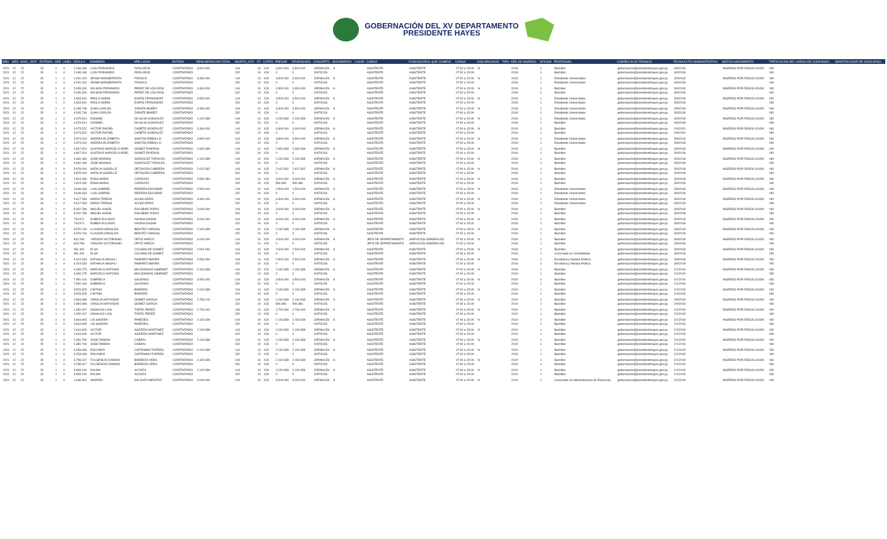GOBERNACIÓN DEL XV DEPARTAMENTO
PRESIDENTE HAYES
| AÑO | MES | NIVEL_ENTI | ENTIDAD | OEE | LINEA | CEDULA | NOMBRES | APELLIDOS | ESTADO | REMUNERACION TOTAL | OBJETO_GTO | F.F. | CATEG | PRESUP | DEVENGADO | CONCEPTO | MOVIMIENTO | LUGAR | CARGO | FUNCION REAL QUE CUMPLE | CARGA | DISCAPACIDAD | TIPO | AÑO DE INGRESO | OFICINA | PROFESION | CORREO ELECTRONICO | FECHA ACTO ADMINISTRATIVO | MOTIVO MOVIMIENTO | TIPIFICACION DEL CARGO DE CONFIANZA | IDENTIFICADOR DE CONCURSO |
| --- | --- | --- | --- | --- | --- | --- | --- | --- | --- | --- | --- | --- | --- | --- | --- | --- | --- | --- | --- | --- | --- | --- | --- | --- | --- | --- | --- | --- | --- | --- | --- |
| 2021 | 12 | 22 | 15 | 1 | 0 | 2.048.186 | LUIS FERNANDO | RIOS ARCE | CONTRATADO | 3.810.000 | 144 | 10 | XJ3 | 3.810.000 | 3.810.000 | JORNALES | A | | ASISTENTE | ASISTENTE | 07:00 a 15:00 | N | | 2018 | 1 | Bachiller | gobernacion@presidentehayes.gov.py | 3/9/2018 | INGRESO POR RESOLUCION | NO | |
| 2021 | 12 | 22 | 15 | 1 | 0 | 2.048.186 | LUIS FERNANDO | RIOS ARCE | CONTRATADO | | 232 | 10 | XJ3 | 0 | 0 | VIATICOS | | | ASISTENTE | ASISTENTE | 07:00 a 15:00 | | | 2018 | 1 | Bachiller | gobernacion@presidentehayes.gov.py | 3/9/2018 | | NO | |
| 2021 | 12 | 22 | 15 | 1 | 0 | 4.291.424 | ARAMI MONSERRATH | FRANCO | CONTRATADO | 3.300.000 | 144 | 10 | XJ3 | 3.300.000 | 3.300.000 | JORNALES | A | | ASISTENTE | ASISTENTE | 07:00 a 15:00 | N | | 2018 | 1 | Estudiante Universitario | gobernacion@presidentehayes.gov.py | 3/9/2018 | INGRESO POR RESOLUCION | NO | |
| 2021 | 12 | 22 | 15 | 1 | 0 | 4.291.424 | ARAMI MONSERRATH | FRANCO | CONTRATADO | | 232 | 10 | XJ3 | 0 | 0 | VIATICOS | | | ASISTENTE | ASISTENTE | 07:00 a 15:00 | | | 2018 | 1 | Estudiante Universitario | gobernacion@presidentehayes.gov.py | 3/9/2018 | | NO | |
| 2021 | 12 | 22 | 15 | 1 | 0 | 5.035.326 | WILSON FERNANDO | PEREZ DE LOS RIOS | CONTRATADO | 3.300.000 | 144 | 10 | XJ3 | 3.300.000 | 3.300.000 | JORNALES | A | | ASISTENTE | ASISTENTE | 07:00 a 15:00 | N | | 2018 | 1 | Bachiller | gobernacion@presidentehayes.gov.py | 3/9/2018 | INGRESO POR RESOLUCION | NO | |
| 2021 | 12 | 22 | 15 | 1 | 0 | 5.035.326 | WILSON FERNANDO | PEREZ DE LOS RIOS | CONTRATADO | | 232 | 10 | XJ3 | 0 | 0 | VIATICOS | | | ASISTENTE | ASISTENTE | 07:00 a 15:00 | | | 2018 | 1 | Bachiller | gobernacion@presidentehayes.gov.py | 3/9/2018 | | NO | |
| 2021 | 12 | 22 | 15 | 1 | 0 | 4.933.941 | PAOLA NOEMI | EVERS FERNANDEZ | CONTRATADO | 3.500.000 | 144 | 10 | XJ3 | 3.500.000 | 3.500.000 | JORNALES | A | | ASISTENTE | ASISTENTE | 07:00 a 15:00 | N | | 2018 | 1 | Estudiante Universitario | gobernacion@presidentehayes.gov.py | 3/9/2018 | INGRESO POR RESOLUCION | NO | |
| 2021 | 12 | 22 | 15 | 1 | 0 | 4.933.941 | PAOLA NOEMI | EVERS FERNANDEZ | CONTRATADO | | 232 | 10 | XJ3 | 0 | 0 | VIATICOS | | | ASISTENTE | ASISTENTE | 07:00 a 15:00 | | | 2018 | 1 | Estudiante Universitario | gobernacion@presidentehayes.gov.py | 3/9/2018 | | NO | |
| 2021 | 12 | 22 | 15 | 1 | 0 | 6.265.746 | JUAN CARLOS | ZARATE IBAÑEZ | CONTRATADO | 3.300.000 | 144 | 10 | XJ3 | 3.300.000 | 3.300.000 | JORNALES | A | | ASISTENTE | ASISTENTE | 07:00 a 15:00 | N | | 2018 | 1 | Estudiante Universitario | gobernacion@presidentehayes.gov.py | 3/9/2018 | INGRESO POR RESOLUCION | NO | |
| 2021 | 12 | 22 | 15 | 1 | 0 | 6.265.746 | JUAN CARLOS | ZARATE IBAÑEZ | CONTRATADO | | 232 | 10 | XJ3 | 0 | 0 | VIATICOS | | | ASISTENTE | ASISTENTE | 07:00 a 15:00 | | | 2018 | 1 | Estudiante Universitario | gobernacion@presidentehayes.gov.py | 3/9/2018 | | NO | |
| 2021 | 12 | 22 | 15 | 1 | 0 | 4.679.514 | DIOSNEL | DA SILVA GONZALEZ | CONTRATADO | 2.192.839 | 144 | 10 | XJ3 | 2.192.839 | 2.192.839 | JORNALES | A | | ASISTENTE | ASISTENTE | 07:00 a 15:00 | N | | 2018 | 1 | Estudiante Universitario | gobernacion@presidentehayes.gov.py | 3/9/2018 | INGRESO POR RESOLUCION | NO | |
| 2021 | 12 | 22 | 15 | 1 | 0 | 4.679.514 | DIOSNEL | DA SILVA GONZALEZ | CONTRATADO | | 232 | 10 | XJ3 | 0 | 0 | VIATICOS | | | ASISTENTE | ASISTENTE | 07:00 a 15:00 | | | 2018 | 1 | Bachiller | gobernacion@presidentehayes.gov.py | 3/9/2018 | | NO | |
| 2021 | 12 | 22 | 15 | 1 | 0 | 5.073.522 | VICTOR RAFAEL | CAÑETE GONZALEZ | CONTRATADO | 3.300.000 | 144 | 10 | XJ3 | 3.300.000 | 3.300.000 | JORNALES | A | | ASISTENTE | ASISTENTE | 07:00 a 15:00 | N | | 2019 | 1 | Bachiller | gobernacion@presidentehayes.gov.py | 2/9/2020 | INGRESO POR RESOLUCION | NO | |
| 2021 | 12 | 22 | 15 | 1 | 0 | 5.073.522 | VICTOR RAFAEL | CAÑETE GONZALEZ | CONTRATADO | | 232 | 10 | XJ3 | 0 | 0 | VIATICOS | | | ASISTENTE | ASISTENTE | 07:00 a 15:00 | | | 2019 | 1 | Bachiller | gobernacion@presidentehayes.gov.py | 2/9/2020 | | NO | |
| 2021 | 12 | 22 | 15 | 1 | 0 | 4.974.024 | ANDREA ELIZABETH | SANTOS REBOLLO | CONTRATADO | 3.800.000 | 144 | 10 | XJ3 | 3.800.000 | 3.800.000 | JORNALES | A | | ASISTENTE | ASISTENTE | 07:00 a 15:00 | N | | 2018 | 1 | Estudiante Universitario | gobernacion@presidentehayes.gov.py | 3/9/2018 | INGRESO POR RESOLUCION | NO | |
| 2021 | 12 | 22 | 15 | 1 | 0 | 4.974.024 | ANDREA ELIZABETH | SANTOS REBOLLO | CONTRATADO | | 232 | 10 | XJ3 | 0 | 0 | VIATICOS | | | ASISTENTE | ASISTENTE | 07:00 a 15:00 | | | 2018 | 1 | Estudiante Universitario | gobernacion@presidentehayes.gov.py | 3/9/2018 | | NO | |
| 2021 | 12 | 22 | 15 | 1 | 0 | 4.807.624 | GUSTAVO MARCELO ARIEL | GOMEZ RIVEROS | CONTRATADO | 2.692.839 | 144 | 10 | XJ3 | 2.692.839 | 2.692.839 | JORNALES | A | | ASISTENTE | ASISTENTE | 07:00 a 15:00 | N | | 2018 | 1 | Bachiller | gobernacion@presidentehayes.gov.py | 3/9/2018 | INGRESO POR RESOLUCION | NO | |
| 2021 | 12 | 22 | 15 | 1 | 0 | 4.807.624 | GUSTAVO MARCELO ARIEL | GOMEZ RIVEROS | CONTRATADO | | 232 | 10 | XJ3 | 0 | 0 | VIATICOS | | | ASISTENTE | ASISTENTE | 07:00 a 15:00 | | | 2018 | 1 | Bachiller | gobernacion@presidentehayes.gov.py | 3/9/2018 | | NO | |
| 2021 | 12 | 22 | 15 | 1 | 0 | 4.660.180 | JOSE MAGNOL | GONZALEZ TORALES | CONTRATADO | 2.192.839 | 144 | 10 | XJ3 | 2.192.839 | 2.192.839 | JORNALES | A | | ASISTENTE | ASISTENTE | 07:00 a 15:00 | N | | 2018 | 1 | Bachiller | gobernacion@presidentehayes.gov.py | 3/9/2018 | INGRESO POR RESOLUCION | NO | |
| 2021 | 12 | 22 | 15 | 1 | 0 | 4.660.180 | JOSE MAGNOL | GONZALEZ TORALES | CONTRATADO | | 232 | 10 | XJ3 | 0 | 0 | VIATICOS | | | ASISTENTE | ASISTENTE | 07:00 a 15:00 | | | 2018 | 1 | Bachiller | gobernacion@presidentehayes.gov.py | 3/9/2018 | | NO | |
| 2021 | 12 | 22 | 15 | 1 | 0 | 5.878.000 | NATALIA GISSELLE | ORTIGOZA CABRERA | CONTRATADO | 2.612.562 | 144 | 10 | XJ3 | 2.612.562 | 2.612.562 | JORNALES | A | | ASISTENTE | ASISTENTE | 07:00 a 15:00 | N | | 2018 | 1 | Bachiller | gobernacion@presidentehayes.gov.py | 3/9/2018 | INGRESO POR RESOLUCION | NO | |
| 2021 | 12 | 22 | 15 | 1 | 0 | 5.878.000 | NATALIA GISSELLE | ORTIGOZA CABRERA | CONTRATADO | | 232 | 10 | XJ3 | 0 | 0 | VIATICOS | | | ASISTENTE | ASISTENTE | 07:00 a 15:00 | | | 2018 | 1 | Bachiller | gobernacion@presidentehayes.gov.py | 3/9/2018 | | NO | |
| 2021 | 12 | 22 | 15 | 1 | 0 | 2.813.180 | ROSA MARIA | CARDOZO | CONTRATADO | 3.590.380 | 144 | 10 | XJ3 | 3.000.000 | 3.000.000 | JORNALES | A | | ASISTENTE | ASISTENTE | 07:00 a 15:00 | N | | 2018 | 1 | Bachiller | gobernacion@presidentehayes.gov.py | 3/9/2018 | INGRESO POR RESOLUCION | NO | |
| 2021 | 12 | 22 | 15 | 1 | 0 | 2.813.180 | ROSA MARIA | CARDOZO | CONTRATADO | | 232 | 10 | XJ3 | 590.380 | 590.380 | VIATICOS | | | ASISTENTE | ASISTENTE | 07:00 a 15:00 | | | 2018 | 1 | Bachiller | gobernacion@presidentehayes.gov.py | 3/9/2018 | | NO | |
| 2021 | 12 | 22 | 15 | 1 | 0 | 3.648.333 | LUIS GABRIEL | PEREIRA ESCOBAR | CONTRATADO | 2.500.000 | 144 | 10 | XJ3 | 2.500.000 | 2.500.000 | JORNALES | A | | ASISTENTE | ASISTENTE | 07:00 a 15:00 | N | | 2018 | 1 | Estudiante Universitario | gobernacion@presidentehayes.gov.py | 3/9/2018 | INGRESO POR RESOLUCION | NO | |
| 2021 | 12 | 22 | 15 | 1 | 0 | 3.648.333 | LUIS GABRIEL | PEREIRA ESCOBAR | CONTRATADO | | 232 | 10 | XJ3 | 0 | 0 | VIATICOS | | | ASISTENTE | ASISTENTE | 07:00 a 15:00 | | | 2018 | 1 | Estudiante Universitario | gobernacion@presidentehayes.gov.py | 3/9/2018 | | NO | |
| 2021 | 12 | 22 | 15 | 1 | 0 | 5.617.533 | MARIA TERESA | ACHUCARRO | CONTRATADO | 3.300.000 | 144 | 10 | XJ3 | 3.300.000 | 3.300.000 | JORNALES | A | | ASISTENTE | ASISTENTE | 07:00 a 15:00 | N | | 2018 | 1 | Estudiante Universitario | gobernacion@presidentehayes.gov.py | 3/9/2018 | INGRESO POR RESOLUCION | NO | |
| 2021 | 12 | 22 | 15 | 1 | 0 | 5.617.533 | MARIA TERESA | ACHUCARRO | CONTRATADO | | 232 | 10 | XJ3 | 0 | 0 | VIATICOS | | | ASISTENTE | ASISTENTE | 07:00 a 15:00 | | | 2018 | 1 | Estudiante Universitario | gobernacion@presidentehayes.gov.py | 3/9/2018 | | NO | |
| 2021 | 12 | 22 | 15 | 1 | 0 | 8.402.786 | MIGUEL ANGEL | ESCOBAR ZORIO | CONTRATADO | 3.000.000 | 144 | 10 | XJ3 | 3.000.000 | 3.000.000 | JORNALES | A | | ASISTENTE | ASISTENTE | 07:00 a 15:00 | N | | 2018 | 1 | Bachiller | gobernacion@presidentehayes.gov.py | 3/9/2018 | INGRESO POR RESOLUCION | NO | |
| 2021 | 12 | 22 | 15 | 1 | 0 | 8.402.786 | MIGUEL ANGEL | ESCOBAR ZORIO | CONTRATADO | | 232 | 10 | XJ3 | 0 | 0 | VIATICOS | | | ASISTENTE | ASISTENTE | 07:00 a 15:00 | | | 2018 | 1 | Bachiller | gobernacion@presidentehayes.gov.py | 3/9/2018 | | NO | |
| 2021 | 12 | 22 | 15 | 1 | 0 | 744.571 | RUBEN EULOGIO | GAONA GAONA | CONTRATADO | 3.000.000 | 144 | 10 | XJ3 | 3.000.000 | 3.000.000 | JORNALES | A | | ASISTENTE | ASISTENTE | 07:00 a 15:00 | N | | 2018 | 1 | Bachiller | gobernacion@presidentehayes.gov.py | 3/9/2018 | INGRESO POR RESOLUCION | NO | |
| 2021 | 12 | 22 | 15 | 1 | 0 | 744.571 | RUBEN EULOGIO | GAONA GAONA | CONTRATADO | | 232 | 10 | XJ3 | 0 | 0 | VIATICOS | | | ASISTENTE | ASISTENTE | 07:00 a 15:00 | | | 2018 | 1 | Bachiller | gobernacion@presidentehayes.gov.py | 3/9/2018 | | NO | |
| 2021 | 12 | 22 | 15 | 1 | 0 | 6.576.740 | CLAUDIO ARNALDO | BENITEZ VARGAS | CONTRATADO | 2.192.839 | 144 | 10 | XJ3 | 2.192.839 | 2.192.839 | JORNALES | A | | ASISTENTE | ASISTENTE | 07:00 a 15:00 | N | | 2018 | 1 | Bachiller | gobernacion@presidentehayes.gov.py | 3/9/2018 | INGRESO POR RESOLUCION | NO | |
| 2021 | 12 | 22 | 15 | 1 | 0 | 6.576.740 | CLAUDIO ARNALDO | BENITEZ VARGAS | CONTRATADO | | 232 | 10 | XJ3 | 0 | 0 | VIATICOS | | | ASISTENTE | ASISTENTE | 07:00 a 15:00 | | | 2018 | 1 | Bachiller | gobernacion@presidentehayes.gov.py | 3/9/2018 | | NO | |
| 2021 | 12 | 22 | 15 | 1 | 0 | 823.784 | YARSON VICTORIANO | ORTIZ ARECO | CONTRATADO | 4.000.000 | 144 | 10 | XJ3 | 4.000.000 | 4.000.000 | JORNALES | A | | JEFE DE DEPARTAMENTO | SERVICIOS GENERALES | 07:00 a 15:00 | N | | 2018 | 1 | Bachiller | gobernacion@presidentehayes.gov.py | 3/9/2018 | INGRESO POR RESOLUCION | NO | |
| 2021 | 12 | 22 | 15 | 1 | 0 | 823.784 | YARSON VICTORIANO | ORTIZ ARECO | CONTRATADO | | 232 | 10 | XJ3 | 0 | 0 | VIATICOS | | | JEFE DE DEPARTAMENTO | SERVICIOS GENERALES | 07:00 a 15:00 | | | 2018 | 1 | Bachiller | gobernacion@presidentehayes.gov.py | 3/9/2018 | | NO | |
| 2021 | 12 | 22 | 15 | 1 | 0 | 951.491 | ELSA | COLMAN DE GOMEZ | CONTRATADO | 2.524.000 | 144 | 10 | XJ3 | 2.524.000 | 2.524.000 | JORNALES | A | | ASISTENTE | ASISTENTE | 07:00 a 15:00 | N | | 2018 | 1 | Bachiller | gobernacion@presidentehayes.gov.py | 3/9/2018 | INGRESO POR RESOLUCION | NO | |
| 2021 | 12 | 22 | 15 | 1 | 0 | 951.491 | ELSA | COLMAN DE GOMEZ | CONTRATADO | | 232 | 10 | XJ3 | 0 | 0 | VIATICOS | | | ASISTENTE | ASISTENTE | 07:00 a 15:00 | | | 2018 | 1 | Licenciada en Contabilidad | gobernacion@presidentehayes.gov.py | 3/9/2018 | | NO | |
| 2021 | 12 | 22 | 15 | 1 | 0 | 4.024.333 | NATHALIA MAGALI | RAMIREZ IBARRA | CONTRATADO | 2.500.000 | 144 | 10 | XJ3 | 2.500.000 | 2.500.000 | JORNALES | A | | ASISTENTE | ASISTENTE | 07:00 a 15:00 | N | | 2018 | 1 | Escribana y Notaria Publica | gobernacion@presidentehayes.gov.py | 3/9/2018 | INGRESO POR RESOLUCION | NO | |
| 2021 | 12 | 22 | 15 | 1 | 0 | 4.024.333 | NATHALIA MAGALI | RAMIREZ IBARRA | CONTRATADO | | 232 | 10 | XJ3 | 0 | 0 | VIATICOS | | | ASISTENTE | ASISTENTE | 07:00 a 15:00 | | | 2018 | 1 | Escribana y Notaria Publica | gobernacion@presidentehayes.gov.py | 3/9/2018 | | NO | |
| 2021 | 12 | 22 | 15 | 1 | 0 | 4.465.275 | MARCELO ANTONIO | MALDONADO GIMENEZ | CONTRATADO | 2.192.839 | 144 | 10 | XJ3 | 2.192.839 | 2.192.839 | JORNALES | A | | ASISTENTE | ASISTENTE | 07:00 a 15:00 | N | | 2018 | 1 | Bachiller | gobernacion@presidentehayes.gov.py | 2/1/2019 | INGRESO POR RESOLUCION | NO | |
| 2021 | 12 | 22 | 15 | 1 | 0 | 4.465.275 | MARCELO ANTONIO | MALDONADO GIMENEZ | CONTRATADO | | 232 | 10 | XJ3 | 0 | 0 | VIATICOS | | | ASISTENTE | ASISTENTE | 07:00 a 15:00 | | | 2019 | 1 | Bachiller | gobernacion@presidentehayes.gov.py | 2/1/2019 | | NO | |
| 2021 | 12 | 22 | 15 | 1 | 0 | 7.991.016 | GABRIELA | GALEANO | CONTRATADO | 3.500.000 | 144 | 10 | XJ3 | 3.500.000 | 3.500.000 | JORNALES | A | | ASISTENTE | ASISTENTE | 07:00 a 15:00 | N | | 2019 | 1 | Bachiller | gobernacion@presidentehayes.gov.py | 2/1/2019 | INGRESO POR RESOLUCION | NO | |
| 2021 | 12 | 22 | 15 | 1 | 0 | 7.991.016 | GABRIELA | GALEANO | CONTRATADO | | 232 | 10 | XJ3 | 0 | 0 | VIATICOS | | | ASISTENTE | ASISTENTE | 07:00 a 15:00 | | | 2019 | 1 | Bachiller | gobernacion@presidentehayes.gov.py | 2/1/2019 | | NO | |
| 2021 | 12 | 22 | 15 | 1 | 0 | 3.529.525 | CINTHIA | BAREIRO | CONTRATADO | 2.192.839 | 144 | 10 | XJ3 | 2.192.839 | 2.192.839 | JORNALES | A | | ASISTENTE | ASISTENTE | 07:00 a 15:00 | N | | 2019 | 1 | Bachiller | gobernacion@presidentehayes.gov.py | 2/1/2019 | INGRESO POR RESOLUCION | NO | |
| 2021 | 12 | 22 | 15 | 1 | 0 | 3.529.525 | CINTHIA | BAREIRO | CONTRATADO | | 232 | 10 | XJ3 | 0 | 0 | VIATICOS | | | ASISTENTE | ASISTENTE | 07:00 a 15:00 | | | 2019 | 1 | Bachiller | gobernacion@presidentehayes.gov.py | 2/1/2019 | | NO | |
| 2021 | 12 | 22 | 15 | 1 | 0 | 2.894.089 | VIRGILIA NATIVIDAD | GOMEZ GARCIA | CONTRATADO | 2.783.219 | 144 | 10 | XJ3 | 2.192.839 | 2.192.839 | JORNALES | A | | ASISTENTE | ASISTENTE | 07:00 a 15:00 | N | | 2019 | 1 | Bachiller | gobernacion@presidentehayes.gov.py | 2/9/2019 | INGRESO POR RESOLUCION | NO | |
| 2021 | 12 | 22 | 15 | 1 | 0 | 2.894.089 | VIRGILIA NATIVIDAD | GOMEZ GARCIA | CONTRATADO | | 232 | 10 | XJ3 | 590.380 | 590.380 | VIATICOS | | | ASISTENTE | ASISTENTE | 07:00 a 15:00 | | | 2019 | 1 | Bachiller | gobernacion@presidentehayes.gov.py | 2/9/2019 | | NO | |
| 2021 | 12 | 22 | 15 | 1 | 0 | 1.452.007 | OSVALDO LUIS | TINTEL PEREZ | CONTRATADO | 2.700.000 | 144 | 10 | XJ3 | 2.700.000 | 2.700.000 | JORNALES | A | | ASISTENTE | ASISTENTE | 07:00 a 15:00 | N | | 2019 | 1 | Bachiller | gobernacion@presidentehayes.gov.py | 2/1/2019 | INGRESO POR RESOLUCION | NO | |
| 2021 | 12 | 22 | 15 | 1 | 0 | 1.452.007 | OSVALDO LUIS | TINTEL PEREZ | CONTRATADO | | 232 | 10 | XJ3 | 0 | 0 | VIATICOS | | | ASISTENTE | ASISTENTE | 07:00 a 15:00 | | | 2019 | 1 | Bachiller | gobernacion@presidentehayes.gov.py | 2/1/2019 | | NO | |
| 2021 | 12 | 22 | 15 | 1 | 0 | 3.844.605 | LIS SANDRA | PAREDES | CONTRATADO | 2.192.839 | 144 | 10 | XJ3 | 2.192.839 | 2.192.839 | JORNALES | A | | ASISTENTE | ASISTENTE | 07:00 a 15:00 | N | | 2019 | 1 | Bachiller | gobernacion@presidentehayes.gov.py | 2/1/2019 | INGRESO POR RESOLUCION | NO | |
| 2021 | 12 | 22 | 15 | 1 | 0 | 3.844.605 | LIS SANDRA | PAREDES | CONTRATADO | | 232 | 10 | XJ3 | 0 | 0 | VIATICOS | | | ASISTENTE | ASISTENTE | 07:00 a 15:00 | | | 2019 | 1 | Bachiller | gobernacion@presidentehayes.gov.py | 2/1/2019 | | NO | |
| 2021 | 12 | 22 | 15 | 1 | 0 | 2.644.626 | VICTOR | AGÃ‘ERO MARTINEZ | CONTRATADO | 2.192.839 | 144 | 10 | XJ3 | 2.192.839 | 2.192.839 | JORNALES | A | | ASISTENTE | ASISTENTE | 07:00 a 15:00 | N | | 2019 | 1 | Bachiller | gobernacion@presidentehayes.gov.py | 2/1/2019 | INGRESO POR RESOLUCION | NO | |
| 2021 | 12 | 22 | 15 | 1 | 0 | 2.644.626 | VICTOR | AGÃ‘ERO MARTINEZ | CONTRATADO | | 232 | 10 | XJ3 | 0 | 0 | VIATICOS | | | ASISTENTE | ASISTENTE | 07:00 a 15:00 | | | 2019 | 1 | Bachiller | gobernacion@presidentehayes.gov.py | 2/1/2019 | | NO | |
| 2021 | 12 | 22 | 15 | 1 | 0 | 2.350.706 | JOSE RAMON | CABRAL | CONTRATADO | 2.192.839 | 144 | 10 | XJ3 | 2.192.839 | 2.192.839 | JORNALES | A | | ASISTENTE | ASISTENTE | 07:00 a 15:00 | N | | 2019 | 1 | Bachiller | gobernacion@presidentehayes.gov.py | 2/1/2019 | INGRESO POR RESOLUCION | NO | |
| 2021 | 12 | 22 | 15 | 1 | 0 | 2.350.706 | JOSE RAMON | CABRAL | CONTRATADO | | 232 | 10 | XJ3 | 0 | 0 | VIATICOS | | | ASISTENTE | ASISTENTE | 07:00 a 15:00 | | | 2019 | 1 | Bachiller | gobernacion@presidentehayes.gov.py | 2/1/2019 | | NO | |
| 2021 | 12 | 22 | 15 | 1 | 0 | 6.253.636 | ROLANDO | CARTAMAN TORRES | CONTRATADO | 2.192.839 | 144 | 10 | XJ3 | 2.192.839 | 2.192.839 | JORNALES | A | | ASISTENTE | ASISTENTE | 07:00 a 15:00 | N | | 2019 | 1 | Bachiller | gobernacion@presidentehayes.gov.py | 2/1/2019 | INGRESO POR RESOLUCION | NO | |
| 2021 | 12 | 22 | 15 | 1 | 0 | 6.253.636 | ROLANDO | CARTAMAN TORRES | CONTRATADO | | 232 | 10 | XJ3 | 0 | 0 | VIATICOS | | | ASISTENTE | ASISTENTE | 07:00 a 15:00 | | | 2019 | 1 | Bachiller | gobernacion@presidentehayes.gov.py | 2/1/2019 | | NO | |
| 2021 | 12 | 22 | 15 | 1 | 0 | 3.798.417 | FULGENCIO DAMIAN | BARBOZA VERA | CONTRATADO | 2.192.839 | 144 | 10 | XJ3 | 2.192.839 | 2.192.839 | JORNALES | A | | ASISTENTE | ASISTENTE | 07:00 a 15:00 | N | | 2019 | 1 | Bachiller | gobernacion@presidentehayes.gov.py | 2/1/2019 | INGRESO POR RESOLUCION | NO | |
| 2021 | 12 | 22 | 15 | 1 | 0 | 3.798.417 | FULGENCIO DAMIAN | BARBOZA VERA | CONTRATADO | | 232 | 10 | XJ3 | 0 | 0 | VIATICOS | | | ASISTENTE | ASISTENTE | 07:00 a 15:00 | | | 2019 | 1 | Bachiller | gobernacion@presidentehayes.gov.py | 2/1/2019 | | NO | |
| 2021 | 12 | 22 | 15 | 1 | 0 | 5.699.240 | DALMA | ACOSTA | CONTRATADO | 2.192.839 | 144 | 10 | XJ3 | 2.192.839 | 2.192.839 | JORNALES | A | | ASISTENTE | ASISTENTE | 07:00 a 15:00 | N | | 2019 | 1 | Bachiller | gobernacion@presidentehayes.gov.py | 2/1/2019 | INGRESO POR RESOLUCION | NO | |
| 2021 | 12 | 22 | 15 | 1 | 0 | 5.699.240 | DALMA | ACOSTA | CONTRATADO | | 232 | 10 | XJ3 | 0 | 0 | VIATICOS | | | ASISTENTE | ASISTENTE | 07:00 a 15:00 | | | 2019 | 1 | Bachiller | gobernacion@presidentehayes.gov.py | 2/1/2019 | | NO | |
| 2021 | 12 | 22 | 15 | 1 | 0 | 1.638.362 | ANDRES | SALDAÃ‘A BENITEZ | CONTRATADO | 3.000.000 | 144 | 10 | XJ3 | 3.000.000 | 3.000.000 | JORNALES | A | | ASISTENTE | ASISTENTE | 07:00 a 15:00 | N | | 2019 | 1 | Licenciado en Administracion de Empresas | gobernacion@presidentehayes.gov.py | 2/1/2019 | INGRESO POR RESOLUCION | NO | |